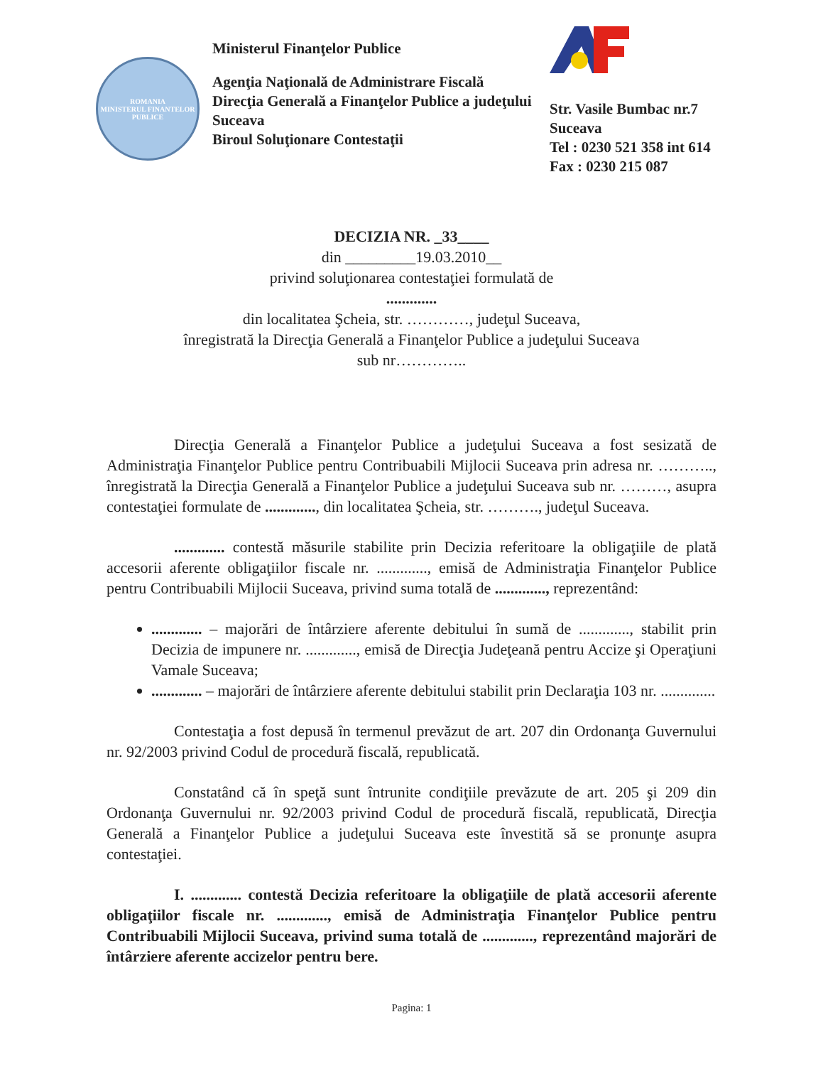ROMANIA
MINISTERUL FINANTELOR PUBLICE
Ministerul Finanţelor Publice
Agenţia Naţională de Administrare Fiscală
Direcţia Generală a Finanţelor Publice a judeţului Suceava
Biroul Soluţionare Contestaţii
Str. Vasile Bumbac nr.7
Suceava
Tel : 0230 521 358 int 614
Fax : 0230 215 087
DECIZIA NR. _33____
din _________19.03.2010__
privind soluţionarea contestaţiei formulată de
.............
din localitatea Şcheia, str. …………, judeţul Suceava,
înregistrată la Direcţia Generală a Finanţelor Publice a judeţului Suceava
sub nr…………..
Direcţia Generală a Finanţelor Publice a judeţului Suceava a fost sesizată de Administraţia Finanţelor Publice pentru Contribuabili Mijlocii Suceava prin adresa nr. ……….., înregistrată la Direcţia Generală a Finanţelor Publice a judeţului Suceava sub nr. ………, asupra contestaţiei formulate de ............., din localitatea Şcheia, str. ………., judeţul Suceava.
............. contestă măsurile stabilite prin Decizia referitoare la obligaţiile de plată accesorii aferente obligaţiilor fiscale nr. ............., emisă de Administraţia Finanţelor Publice pentru Contribuabili Mijlocii Suceava, privind suma totală de ............., reprezentând:
............. – majorări de întârziere aferente debitului în sumă de ............., stabilit prin Decizia de impunere nr. ............., emisă de Direcţia Judeţeană pentru Accize şi Operaţiuni Vamale Suceava;
............. – majorări de întârziere aferente debitului stabilit prin Declaraţia 103 nr. ..............
Contestaţia a fost depusă în termenul prevăzut de art. 207 din Ordonanţa Guvernului nr. 92/2003 privind Codul de procedură fiscală, republicată.
Constatând că în speţă sunt întrunite condiţiile prevăzute de art. 205 şi 209 din Ordonanţa Guvernului nr. 92/2003 privind Codul de procedură fiscală, republicată, Direcţia Generală a Finanţelor Publice a judeţului Suceava este învestită să se pronunţe asupra contestaţiei.
I. ............. contestă Decizia referitoare la obligaţiile de plată accesorii aferente obligaţiilor fiscale nr. ............., emisă de Administraţia Finanţelor Publice pentru Contribuabili Mijlocii Suceava, privind suma totală de ............., reprezentând majorări de întârziere aferente accizelor pentru bere.
Pagina: 1